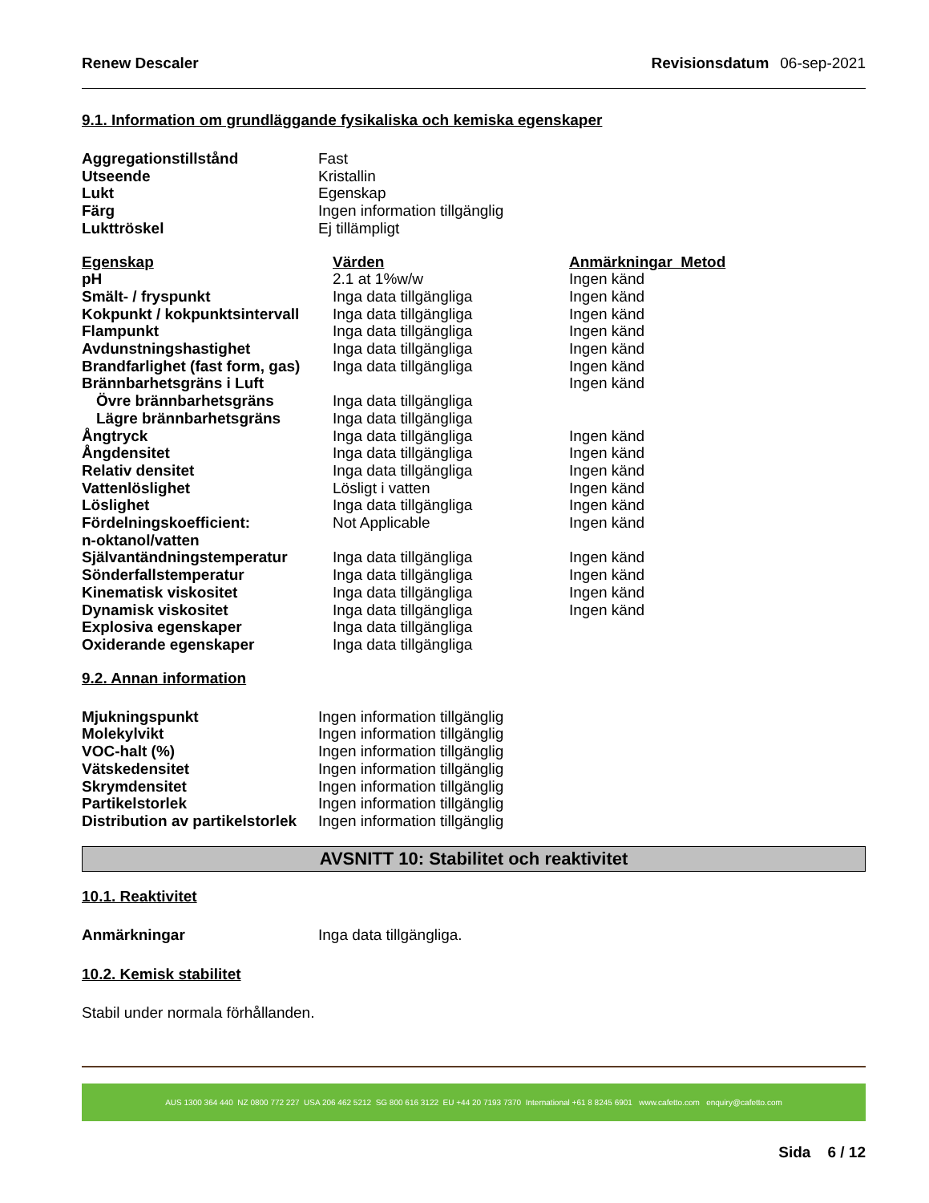Renew Descaler Revisionsdatum 06-sep-2021
9.1. Information om grundläggande fysikaliska och kemiska egenskaper
| Aggregationstillstånd | Fast |
| Utseende | Kristallin |
| Lukt | Egenskap |
| Färg | Ingen information tillgänglig |
| Lukttröskel | Ej tillämpligt |
| Egenskap | Värden | Anmärkningar Metod |
| --- | --- | --- |
| pH | 2.1 at 1%w/w | Ingen känd |
| Smält- / fryspunkt | Inga data tillgängliga | Ingen känd |
| Kokpunkt / kokpunktsintervall | Inga data tillgängliga | Ingen känd |
| Flampunkt | Inga data tillgängliga | Ingen känd |
| Avdunstningshastighet | Inga data tillgängliga | Ingen känd |
| Brandfarlighet (fast form, gas) | Inga data tillgängliga | Ingen känd |
| Brännbarhetsgräns i Luft | | Ingen känd |
| Övre brännbarhetsgräns | Inga data tillgängliga | |
| Lägre brännbarhetsgräns | Inga data tillgängliga | |
| Ångtryck | Inga data tillgängliga | Ingen känd |
| Ångdensitet | Inga data tillgängliga | Ingen känd |
| Relativ densitet | Inga data tillgängliga | Ingen känd |
| Vattenlöslighet | Lösligt i vatten | Ingen känd |
| Löslighet | Inga data tillgängliga | Ingen känd |
| Fördelningskoefficient: n-oktanol/vatten | Not Applicable | Ingen känd |
| Självantändningstemperatur | Inga data tillgängliga | Ingen känd |
| Sönderfallstemperatur | Inga data tillgängliga | Ingen känd |
| Kinematisk viskositet | Inga data tillgängliga | Ingen känd |
| Dynamisk viskositet | Inga data tillgängliga | Ingen känd |
| Explosiva egenskaper | Inga data tillgängliga | |
| Oxiderande egenskaper | Inga data tillgängliga | |
9.2. Annan information
| Mjukningspunkt | Ingen information tillgänglig |
| Molekylvikt | Ingen information tillgänglig |
| VOC-halt (%) | Ingen information tillgänglig |
| Vätskedensitet | Ingen information tillgänglig |
| Skrymdensitet | Ingen information tillgänglig |
| Partikelstorlek | Ingen information tillgänglig |
| Distribution av partikelstorlek | Ingen information tillgänglig |
AVSNITT 10: Stabilitet och reaktivitet
10.1. Reaktivitet
| Anmärkningar | Inga data tillgängliga. |
10.2. Kemisk stabilitet
Stabil under normala förhållanden.
AUS 1300 364 440 NZ 0800 772 227 USA 206 462 5212 SG 800 616 3122 EU +44 20 7193 7370 International +61 8 8245 6901 www.cafetto.com enquiry@cafetto.com
Sida 6 / 12